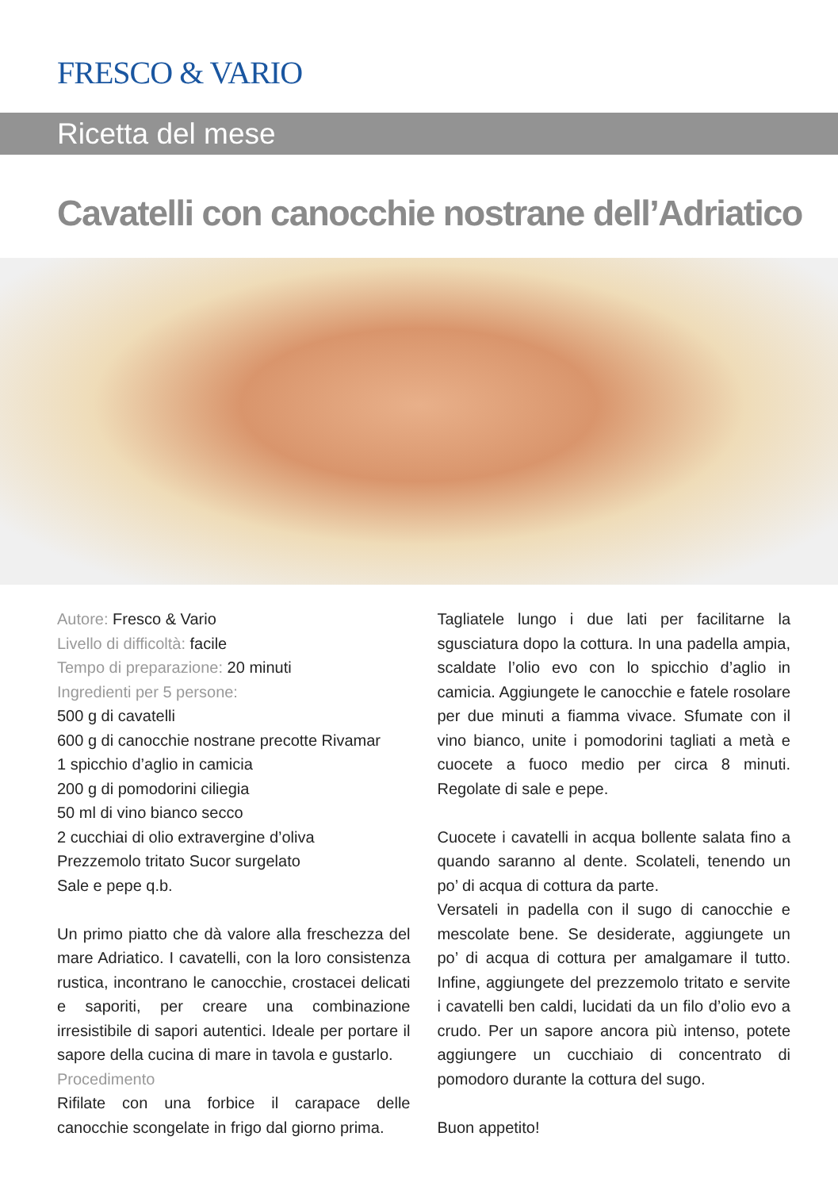FRESCO & VARIO
Ricetta del mese
Cavatelli con canocchie nostrane dell’Adriatico
Autore: Fresco & Vario
Livello di difficoltà: facile
Tempo di preparazione: 20 minuti
Ingredienti per 5 persone:
500 g di cavatelli
600 g di canocchie nostrane precotte Rivamar
1 spicchio d’aglio in camicia
200 g di pomodorini ciliegia
50 ml di vino bianco secco
2 cucchiai di olio extravergine d’oliva
Prezzemolo tritato Sucor surgelato
Sale e pepe q.b.
Un primo piatto che dà valore alla freschezza del mare Adriatico. I cavatelli, con la loro consistenza rustica, incontrano le canocchie, crostacei delicati e saporiti, per creare una combinazione irresistibile di sapori autentici. Ideale per portare il sapore della cucina di mare in tavola e gustarlo.
Procedimento
Rifilate con una forbice il carapace delle canocchie scongelate in frigo dal giorno prima.
Tagliatele lungo i due lati per facilitarne la sgusciatura dopo la cottura. In una padella ampia, scaldate l’olio evo con lo spicchio d’aglio in camicia. Aggiungete le canocchie e fatele rosolare per due minuti a fiamma vivace. Sfumate con il vino bianco, unite i pomodorini tagliati a metà e cuocete a fuoco medio per circa 8 minuti. Regolate di sale e pepe.
Cuocete i cavatelli in acqua bollente salata fino a quando saranno al dente. Scolateli, tenendo un po’ di acqua di cottura da parte.
Versateli in padella con il sugo di canocchie e mescolate bene. Se desiderate, aggiungete un po’ di acqua di cottura per amalgamare il tutto. Infine, aggiungete del prezzemolo tritato e servite i cavatelli ben caldi, lucidati da un filo d’olio evo a crudo. Per un sapore ancora più intenso, potete aggiungere un cucchiaio di concentrato di pomodoro durante la cottura del sugo.
Buon appetito!